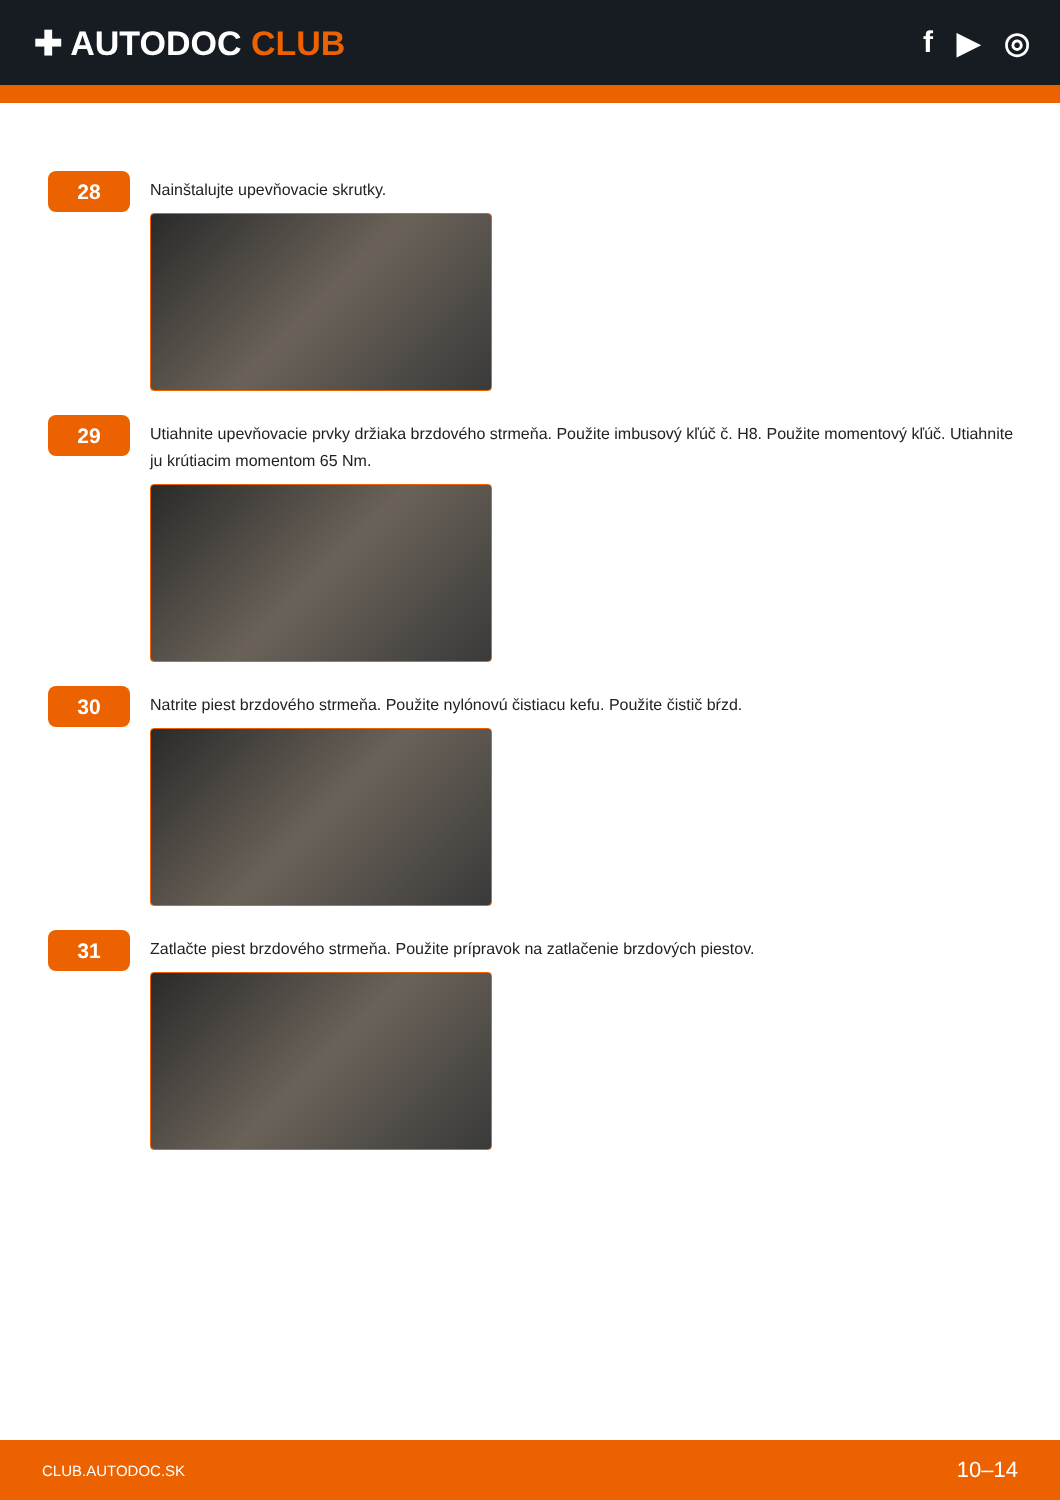✚ AUTODOC CLUB f ▶ ◎
28
Nainštalujte upevňovacie skrutky.
29
Utiahnite upevňovacie prvky držiaka brzdového strmeňa. Použite imbusový kľúč č. H8. Použite momentový kľúč. Utiahnite ju krútiacim momentom 65 Nm.
30
Natrite piest brzdového strmeňa. Použite nylónovú čistiacu kefu. Použite čistič bŕzd.
31
Zatlačte piest brzdového strmeňa. Použite prípravok na zatlačenie brzdových piestov.
CLUB.AUTODOC.SK 10–14